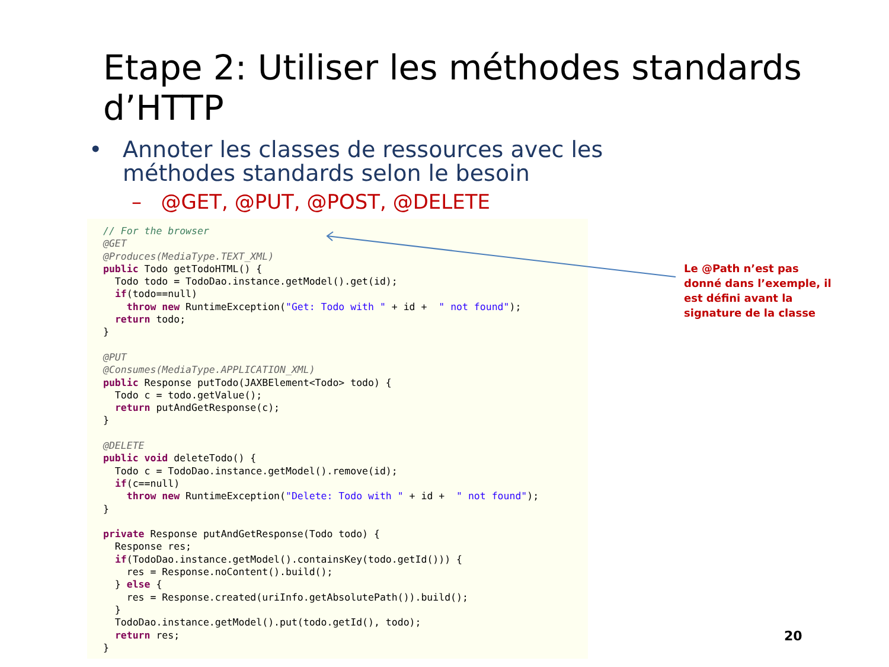Etape 2: Utiliser les méthodes standards d’HTTP
•
Annoter les classes de ressources avec les méthodes standards selon le besoin
– @GET, @PUT, @POST, @DELETE
// For the browser
@GET
@Produces(MediaType.TEXT_XML)
public Todo getTodoHTML() {
  Todo todo = TodoDao.instance.getModel().get(id);
  if(todo==null)
    throw new RuntimeException("Get: Todo with " + id +  " not found");
  return todo;
}

@PUT
@Consumes(MediaType.APPLICATION_XML)
public Response putTodo(JAXBElement<Todo> todo) {
  Todo c = todo.getValue();
  return putAndGetResponse(c);
}

@DELETE
public void deleteTodo() {
  Todo c = TodoDao.instance.getModel().remove(id);
  if(c==null)
    throw new RuntimeException("Delete: Todo with " + id +  " not found");
}

private Response putAndGetResponse(Todo todo) {
  Response res;
  if(TodoDao.instance.getModel().containsKey(todo.getId())) {
    res = Response.noContent().build();
  } else {
    res = Response.created(uriInfo.getAbsolutePath()).build();
  }
  TodoDao.instance.getModel().put(todo.getId(), todo);
  return res;
}
Le @Path n’est pas donné dans l’exemple, il est défini avant la signature de la classe
20